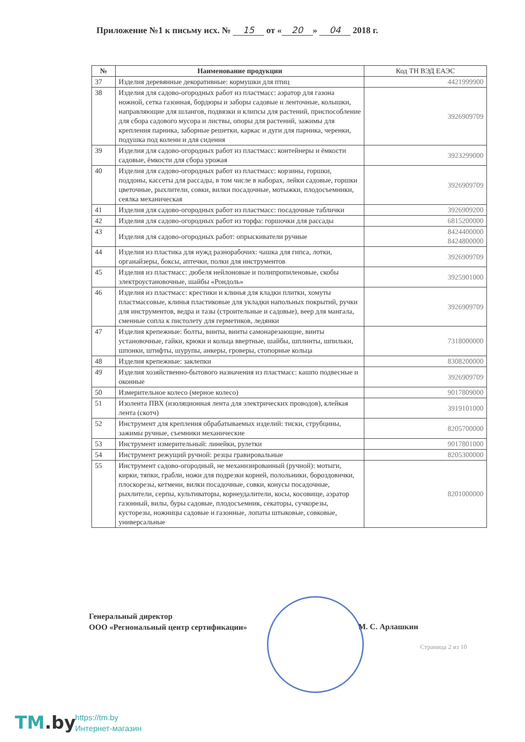Приложение №1 к письму исх. № 15 от « 20 » 04 2018 г.
| № | Наименование продукции | Код ТН ВЭД ЕАЭС |
| --- | --- | --- |
| 37 | Изделия деревянные декоративные: кормушки для птиц | 4421999900 |
| 38 | Изделия для садово-огородных работ из пластмасс: аэратор для газона ножной, сетка газонная, бордюры и заборы садовые и ленточные, колышки, направляющие для шлангов, подвязки и клипсы для растений, приспособление для сбора садового мусора и листвы, опоры для растений, зажимы для крепления парника, заборные решетки, каркас и дуги для парника, черенки, подушка под колени и для сидения | 3926909709 |
| 39 | Изделия для садово-огородных работ из пластмасс: контейнеры и ёмкости садовые, ёмкости для сбора урожая | 3923299000 |
| 40 | Изделия для садово-огородных работ из пластмасс: корзины, горшки, поддоны, кассеты для рассады, в том числе в наборах, лейки садовые, горшки цветочные, рыхлители, совки, вилки посадочные, мотыжки, плодосъемники, сеялка механическая | 3926909709 |
| 41 | Изделия для садово-огородных работ из пластмасс: посадочные таблички | 3926909200 |
| 42 | Изделия для садово-огородных работ из торфа: горшочки для рассады | 6815200000 |
| 43 | Изделия для садово-огородных работ: опрыскиватели ручные | 8424400000 8424800000 |
| 44 | Изделия из пластика для нужд разнорабочих: чашка для гипса, лотки, органайзеры, боксы, аптечки, полки для инструментов | 3926909709 |
| 45 | Изделия из пластмасс: дюбеля нейлоновые и полипропиленовые, скобы электроустановочные, шайбы «Рондоль» | 3925901000 |
| 46 | Изделия из пластмасс: крестики и клинья для кладки плитки, хомуты пластмассовые, клинья пластиковые для укладки напольных покрытий, ручки для инструментов, ведра и тазы (строительные и садовые), веер для мангала, сменные сопла к пистолету для герметиков, ледянки | 3926909709 |
| 47 | Изделия крепежные: болты, винты, винты самонарезающие, винты установочные, гайки, крюки и кольца ввертные, шайбы, шплинты, шпильки, шпонки, штифты, шурупы, анкеры, гроверы, стопорные кольца | 7318000000 |
| 48 | Изделия крепежные: заклепки | 8308200000 |
| 49 | Изделия хозяйственно-бытового назначения из пластмасс: кашпо подвесные и оконные | 3926909709 |
| 50 | Измерительное колесо (мерное колесо) | 9017809000 |
| 51 | Изолента ПВХ (изоляционная лента для электрических проводов), клейкая лента (скотч) | 3919101000 |
| 52 | Инструмент для крепления обрабатываемых изделий: тиски, струбцины, зажимы ручные, съемники механические | 8205700000 |
| 53 | Инструмент измерительный: линейки, рулетки | 9017801000 |
| 54 | Инструмент режущий ручной: резцы гравировальные | 8205300000 |
| 55 | Инструмент садово-огородный, не механизированный (ручной): мотыги, кирки, тяпки, грабли, ножи для подрезки корней, полольники, бороздовички, плоскорезы, кетмени, вилки посадочные, совки, конусы посадочные, рыхлители, серпы, культиваторы, корнеудалители, косы, косовище, аэратор газонный, вилы, буры садовые, плодосъемник, секаторы, сучкорезы, кусторезы, ножницы садовые и газонные, лопаты штыковые, совковые, универсальные | 8201000000 |
Генеральный директор
ООО «Региональный центр сертификации»
М. С. Арлашкин
Страница 2 из 10
TM.by
https://tm.by
Интернет-магазин